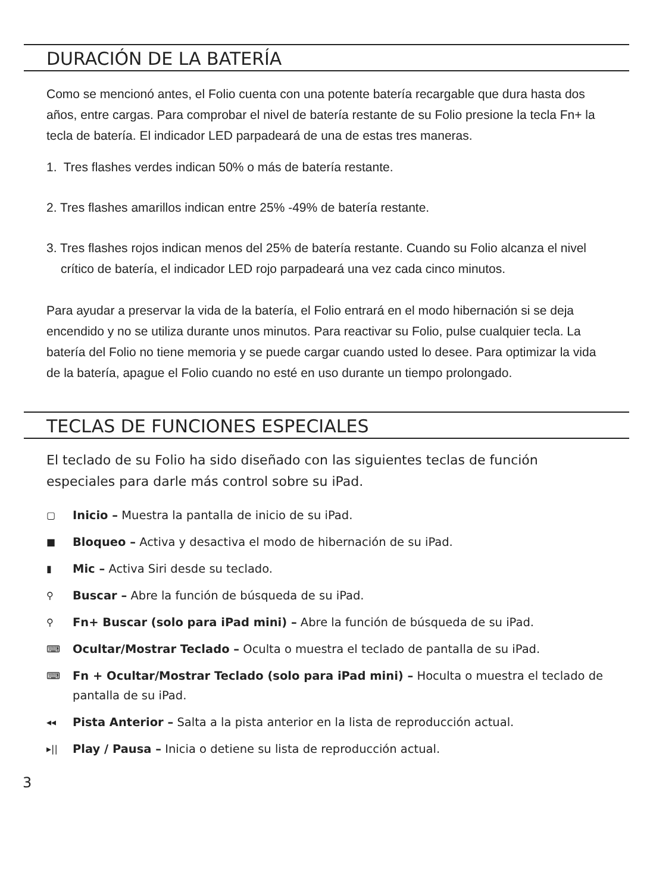DURACIÓN DE LA BATERÍA
Como se mencionó antes, el Folio cuenta con una potente batería recargable que dura hasta dos años, entre cargas. Para comprobar el nivel de batería restante de su Folio presione la tecla Fn+ la tecla de batería. El indicador LED parpadeará de una de estas tres maneras.
1. Tres flashes verdes indican 50% o más de batería restante.
2. Tres flashes amarillos indican entre 25% -49% de batería restante.
3. Tres flashes rojos indican menos del 25% de batería restante. Cuando su Folio alcanza el nivel crítico de batería, el indicador LED rojo parpadeará una vez cada cinco minutos.
Para ayudar a preservar la vida de la batería, el Folio entrará en el modo hibernación si se deja encendido y no se utiliza durante unos minutos. Para reactivar su Folio, pulse cualquier tecla. La batería del Folio no tiene memoria y se puede cargar cuando usted lo desee. Para optimizar la vida de la batería, apague el Folio cuando no esté en uso durante un tiempo prolongado.
TECLAS DE FUNCIONES ESPECIALES
El teclado de su Folio ha sido diseñado con las siguientes teclas de función especiales para darle más control sobre su iPad.
▢ Inicio – Muestra la pantalla de inicio de su iPad.
■ Bloqueo – Activa y desactiva el modo de hibernación de su iPad.
▮ Mic – Activa Siri desde su teclado.
⚲ Buscar – Abre la función de búsqueda de su iPad.
⚲ Fn+ Buscar (solo para iPad mini) – Abre la función de búsqueda de su iPad.
⌨ Ocultar/Mostrar Teclado – Oculta o muestra el teclado de pantalla de su iPad.
⌨ Fn + Ocultar/Mostrar Teclado (solo para iPad mini) – Hoculta o muestra el teclado de pantalla de su iPad.
◂◂ Pista Anterior – Salta a la pista anterior en la lista de reproducción actual.
▸|| Play / Pausa – Inicia o detiene su lista de reproducción actual.
3